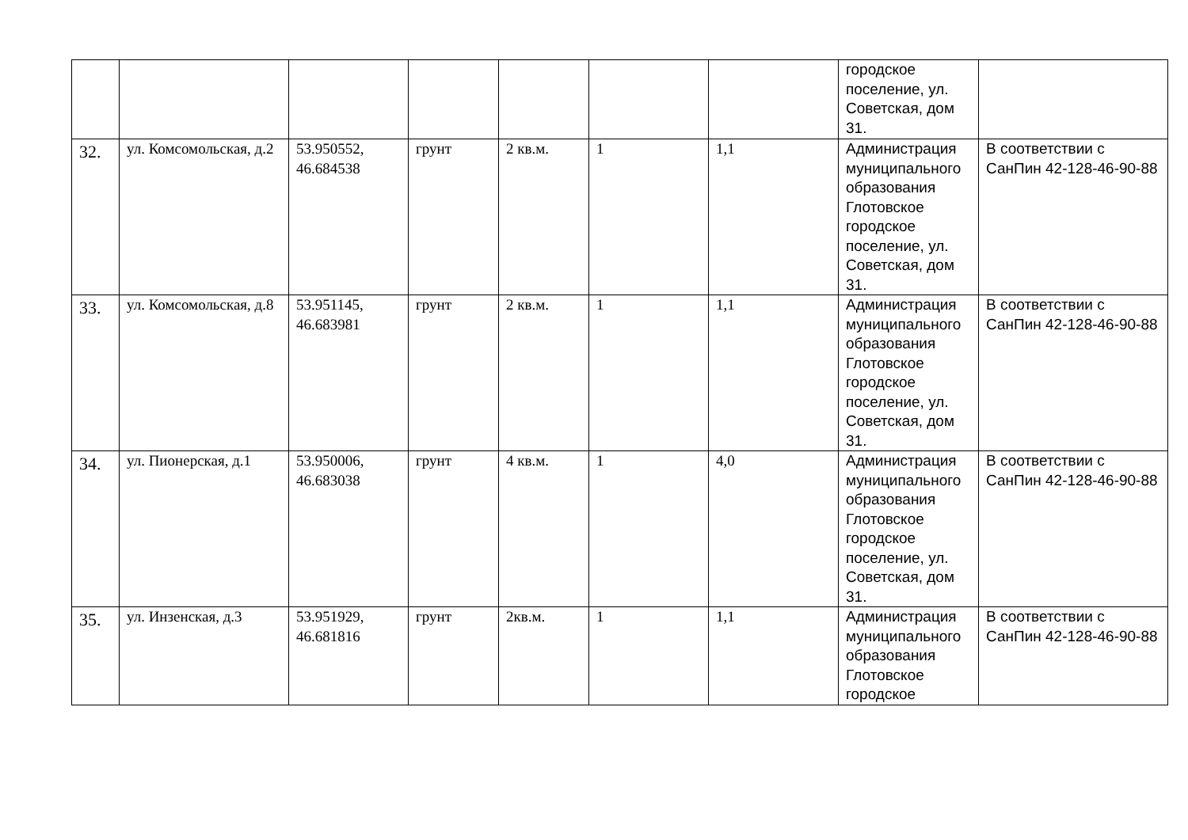| | | | | | | | городское поселение, ул. Советская, дом 31. | |
| 32. | ул. Комсомольская, д.2 | 53.950552, 46.684538 | грунт | 2 кв.м. | 1 | 1,1 | Администрация муниципального образования Глотовское городское поселение, ул. Советская, дом 31. | В соответствии с СанПин 42-128-46-90-88 |
| 33. | ул. Комсомольская, д.8 | 53.951145, 46.683981 | грунт | 2 кв.м. | 1 | 1,1 | Администрация муниципального образования Глотовское городское поселение, ул. Советская, дом 31. | В соответствии с СанПин 42-128-46-90-88 |
| 34. | ул. Пионерская, д.1 | 53.950006, 46.683038 | грунт | 4 кв.м. | 1 | 4,0 | Администрация муниципального образования Глотовское городское поселение, ул. Советская, дом 31. | В соответствии с СанПин 42-128-46-90-88 |
| 35. | ул. Инзенская, д.3 | 53.951929, 46.681816 | грунт | 2кв.м. | 1 | 1,1 | Администрация муниципального образования Глотовское городское | В соответствии с СанПин 42-128-46-90-88 |